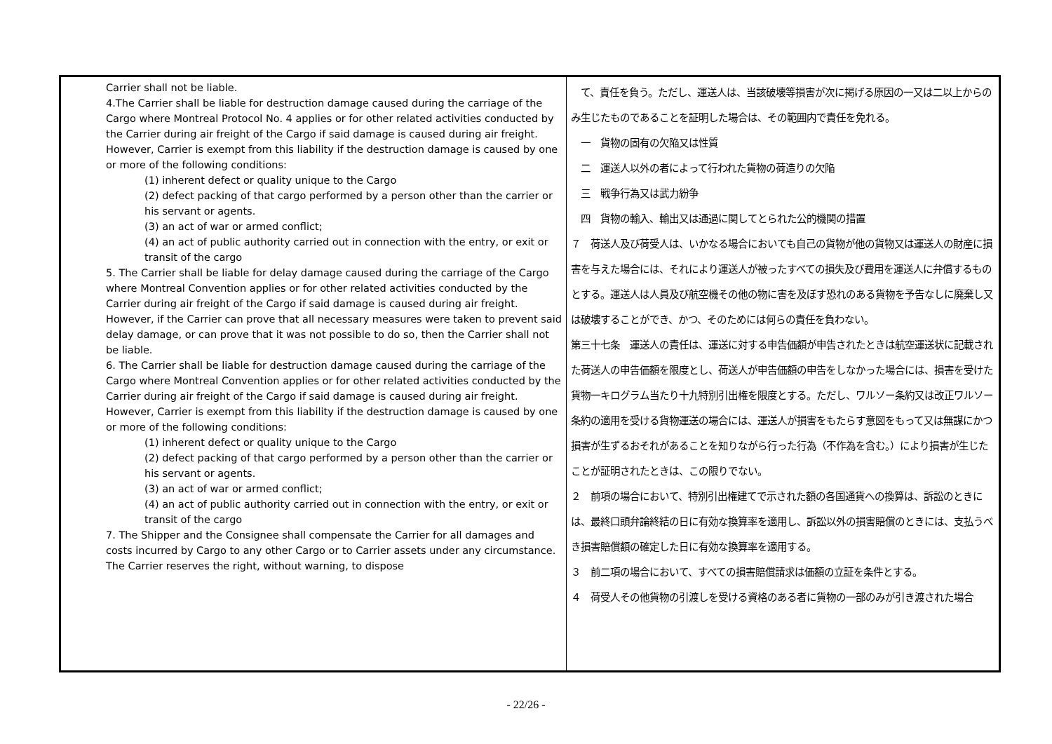| Carrier shall not be liable. 4.The Carrier shall be liable for destruction damage caused during the carriage of the Cargo where Montreal Protocol No. 4 applies or for other related activities conducted by the Carrier during air freight of the Cargo if said damage is caused during air freight. However, Carrier is exempt from this liability if the destruction damage is caused by one or more of the following conditions: (1) inherent defect or quality unique to the Cargo (2) defect packing of that cargo performed by a person other than the carrier or his servant or agents. (3) an act of war or armed conflict; (4) an act of public authority carried out in connection with the entry, or exit or transit of the cargo 5. The Carrier shall be liable for delay damage caused during the carriage of the Cargo where Montreal Convention applies or for other related activities conducted by the Carrier during air freight of the Cargo if said damage is caused during air freight. However, if the Carrier can prove that all necessary measures were taken to prevent said delay damage, or can prove that it was not possible to do so, then the Carrier shall not be liable. 6. The Carrier shall be liable for destruction damage caused during the carriage of the Cargo where Montreal Convention applies or for other related activities conducted by the Carrier during air freight of the Cargo if said damage is caused during air freight. However, Carrier is exempt from this liability if the destruction damage is caused by one or more of the following conditions: (1) inherent defect or quality unique to the Cargo (2) defect packing of that cargo performed by a person other than the carrier or his servant or agents. (3) an act of war or armed conflict; (4) an act of public authority carried out in connection with the entry, or exit or transit of the cargo 7. The Shipper and the Consignee shall compensate the Carrier for all damages and costs incurred by Cargo to any other Cargo or to Carrier assets under any circumstance. The Carrier reserves the right, without warning, to dispose | て、責任を負う。ただし、運送人は、当該破壊等損害が次に掲げる原因の一又は二以上からのみ生じたものであることを証明した場合は、その範囲内で責任を免れる。 一 貨物の固有の欠陥又は性質 二 運送人以外の者によって行われた貨物の荷造りの欠陥 三 戦争行為又は武力紛争 四 貨物の輸入、輸出又は通過に関してとられた公的機関の措置 ７ 荷送人及び荷受人は、いかなる場合においても自己の貨物が他の貨物又は運送人の財産に損害を与えた場合には、それにより運送人が被ったすべての損失及び費用を運送人に弁償するものとする。運送人は人員及び航空機その他の物に害を及ぼす恐れのある貨物を予告なしに廃棄し又は破壊することができ、かつ、そのためには何らの責任を負わない。 第三十七条 運送人の責任は、運送に対する申告価額が申告されたときは航空運送状に記載された荷送人の申告価額を限度とし、荷送人が申告価額の申告をしなかった場合には、損害を受けた貨物一キログラム当たり十九特別引出権を限度とする。ただし、ワルソー条約又は改正ワルソー条約の適用を受ける貨物運送の場合には、運送人が損害をもたらす意図をもって又は無謀にかつ損害が生ずるおそれがあることを知りながら行った行為（不作為を含む。）により損害が生じたことが証明されたときは、この限りでない。 ２ 前項の場合において、特別引出権建てで示された額の各国通貨への換算は、訴訟のときには、最終口頭弁論終結の日に有効な換算率を適用し、訴訟以外の損害賠償のときには、支払うべき損害賠償額の確定した日に有効な換算率を適用する。 ３ 前二項の場合において、すべての損害賠償請求は価額の立証を条件とする。 ４ 荷受人その他貨物の引渡しを受ける資格のある者に貨物の一部のみが引き渡された場合 |
- 22/26 -